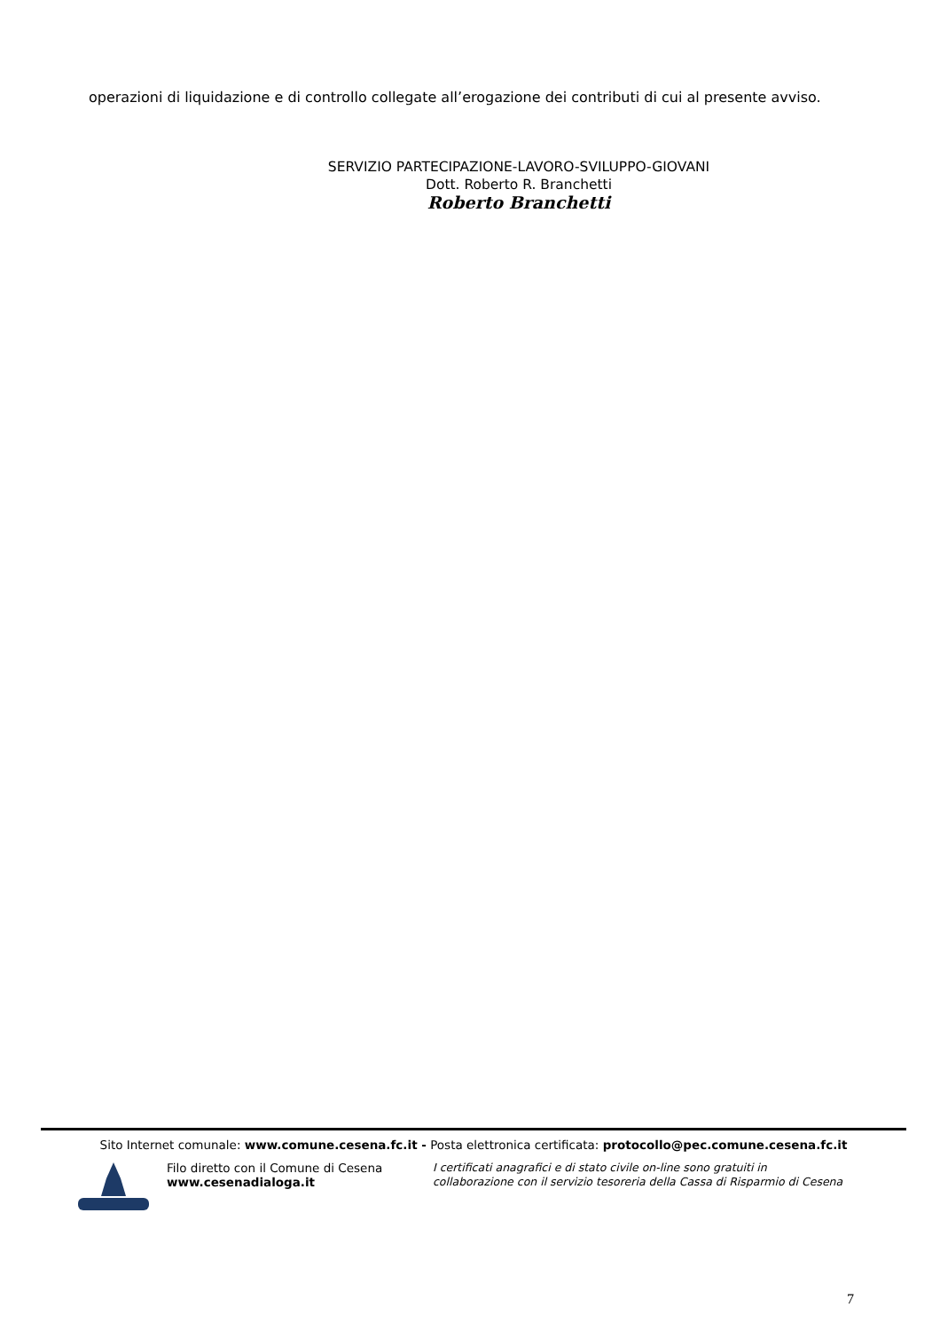operazioni di liquidazione e di controllo collegate all’erogazione dei contributi di cui al presente avviso.
SERVIZIO PARTECIPAZIONE-LAVORO-SVILUPPO-GIOVANI
Dott. Roberto R. Branchetti
Roberto Branchetti
Sito Internet comunale: www.comune.cesena.fc.it - Posta elettronica certificata: protocollo@pec.comune.cesena.fc.it
Filo diretto con il Comune di Cesena
www.cesenadialoga.it
I certificati anagrafici e di stato civile on-line sono gratuiti in
collaborazione con il servizio tesoreria della Cassa di Risparmio di Cesena
7